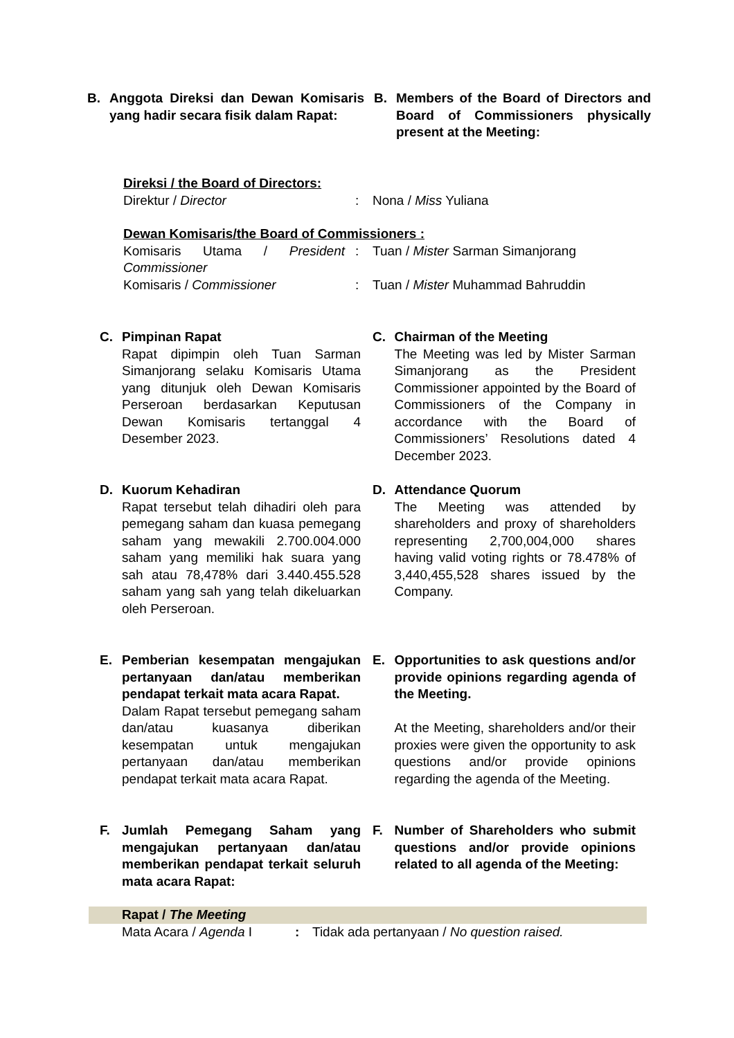B. Anggota Direksi dan Dewan Komisaris yang hadir secara fisik dalam Rapat:
B. Members of the Board of Directors and Board of Commissioners physically present at the Meeting:
Direksi / the Board of Directors:
| Direktur / Director | : | Nona / Miss Yuliana |
Dewan Komisaris/the Board of Commissioners :
| Komisaris Utama / President Commissioner | : | Tuan / Mister Sarman Simanjorang |
| Komisaris / Commissioner | : | Tuan / Mister Muhammad Bahruddin |
C. Pimpinan Rapat
Rapat dipimpin oleh Tuan Sarman Simanjorang selaku Komisaris Utama yang ditunjuk oleh Dewan Komisaris Perseroan berdasarkan Keputusan Dewan Komisaris tertanggal 4 Desember 2023.
C. Chairman of the Meeting
The Meeting was led by Mister Sarman Simanjorang as the President Commissioner appointed by the Board of Commissioners of the Company in accordance with the Board of Commissioners’ Resolutions dated 4 December 2023.
D. Kuorum Kehadiran
Rapat tersebut telah dihadiri oleh para pemegang saham dan kuasa pemegang saham yang mewakili 2.700.004.000 saham yang memiliki hak suara yang sah atau 78,478% dari 3.440.455.528 saham yang sah yang telah dikeluarkan oleh Perseroan.
D. Attendance Quorum
The Meeting was attended by shareholders and proxy of shareholders representing 2,700,004,000 shares having valid voting rights or 78.478% of 3,440,455,528 shares issued by the Company.
E. Pemberian kesempatan mengajukan pertanyaan dan/atau memberikan pendapat terkait mata acara Rapat.
Dalam Rapat tersebut pemegang saham dan/atau kuasanya diberikan kesempatan untuk mengajukan pertanyaan dan/atau memberikan pendapat terkait mata acara Rapat.
E. Opportunities to ask questions and/or provide opinions regarding agenda of the Meeting.
At the Meeting, shareholders and/or their proxies were given the opportunity to ask questions and/or provide opinions regarding the agenda of the Meeting.
F. Jumlah Pemegang Saham yang mengajukan pertanyaan dan/atau memberikan pendapat terkait seluruh mata acara Rapat:
F. Number of Shareholders who submit questions and/or provide opinions related to all agenda of the Meeting:
Rapat / The Meeting
| Mata Acara / Agenda I | : | Tidak ada pertanyaan / No question raised. |